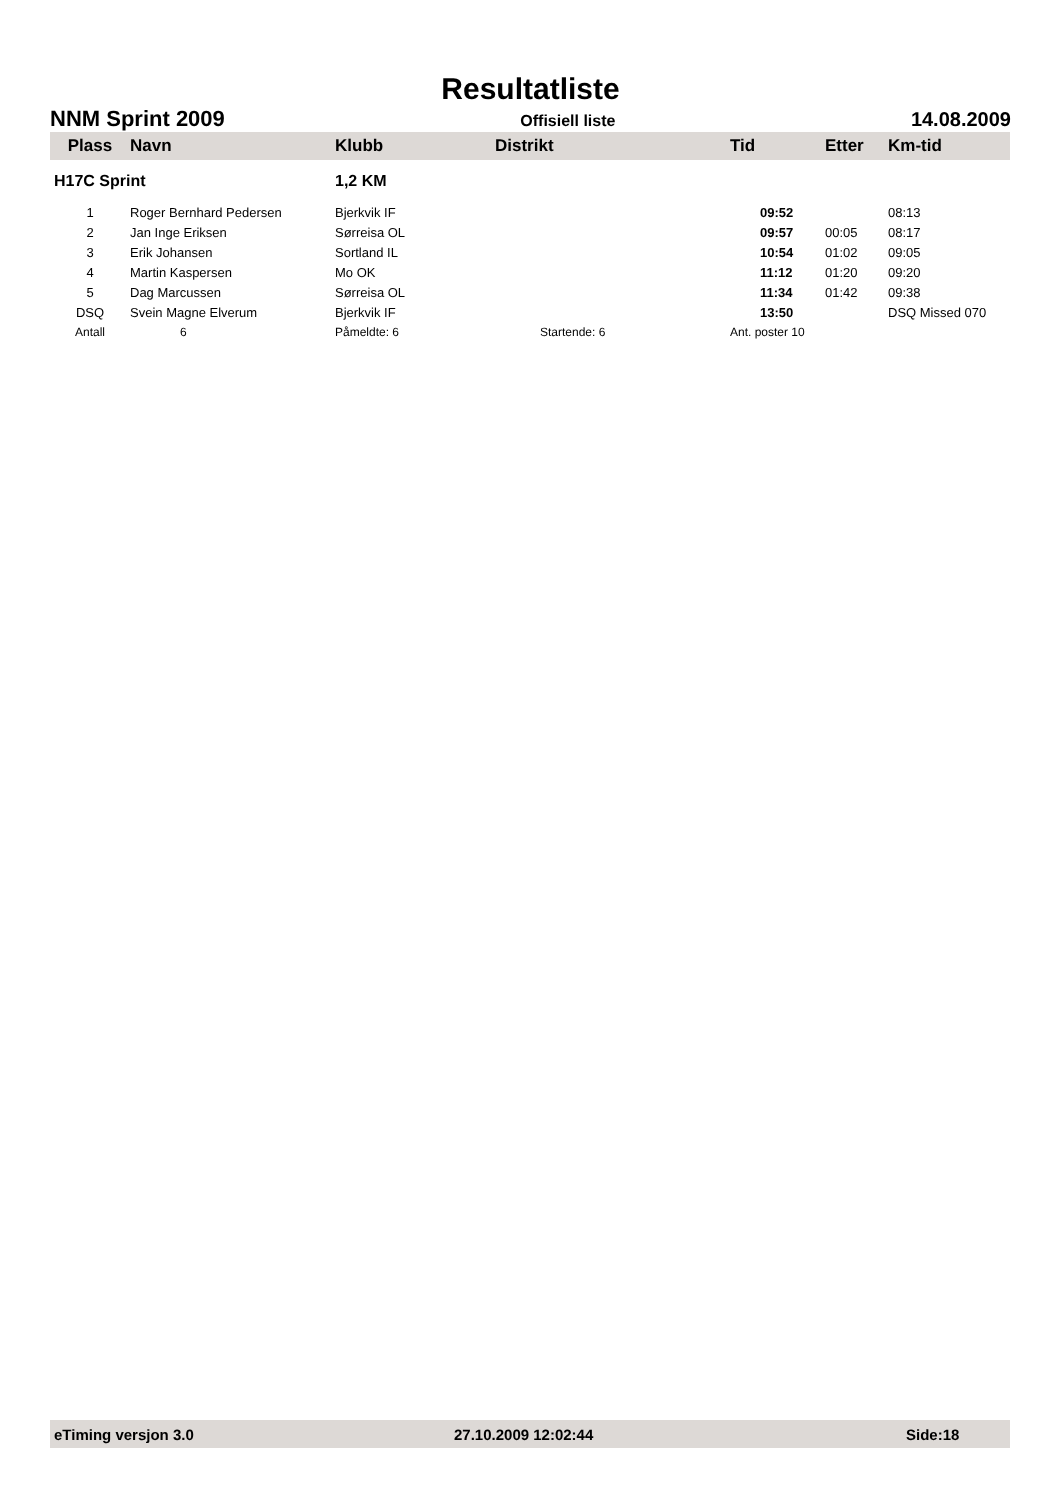Resultatliste
NNM Sprint 2009 Offisiell liste 14.08.2009
| Plass | Navn | Klubb | Distrikt | Tid | Etter | Km-tid |
| --- | --- | --- | --- | --- | --- | --- |
| H17C Sprint | | 1,2 KM | | | | |
| 1 | Roger Bernhard Pedersen | Bjerkvik IF | | 09:52 | | 08:13 |
| 2 | Jan Inge Eriksen | Sørreisa OL | | 09:57 | 00:05 | 08:17 |
| 3 | Erik Johansen | Sortland IL | | 10:54 | 01:02 | 09:05 |
| 4 | Martin Kaspersen | Mo OK | | 11:12 | 01:20 | 09:20 |
| 5 | Dag Marcussen | Sørreisa OL | | 11:34 | 01:42 | 09:38 |
| DSQ | Svein Magne Elverum | Bjerkvik IF | | 13:50 | | DSQ Missed 070 |
| Antall | 6 | Påmeldte: 6 | Startende: 6 | Ant. poster 10 | | |
eTiming versjon 3.0 27.10.2009 12:02:44 Side:18